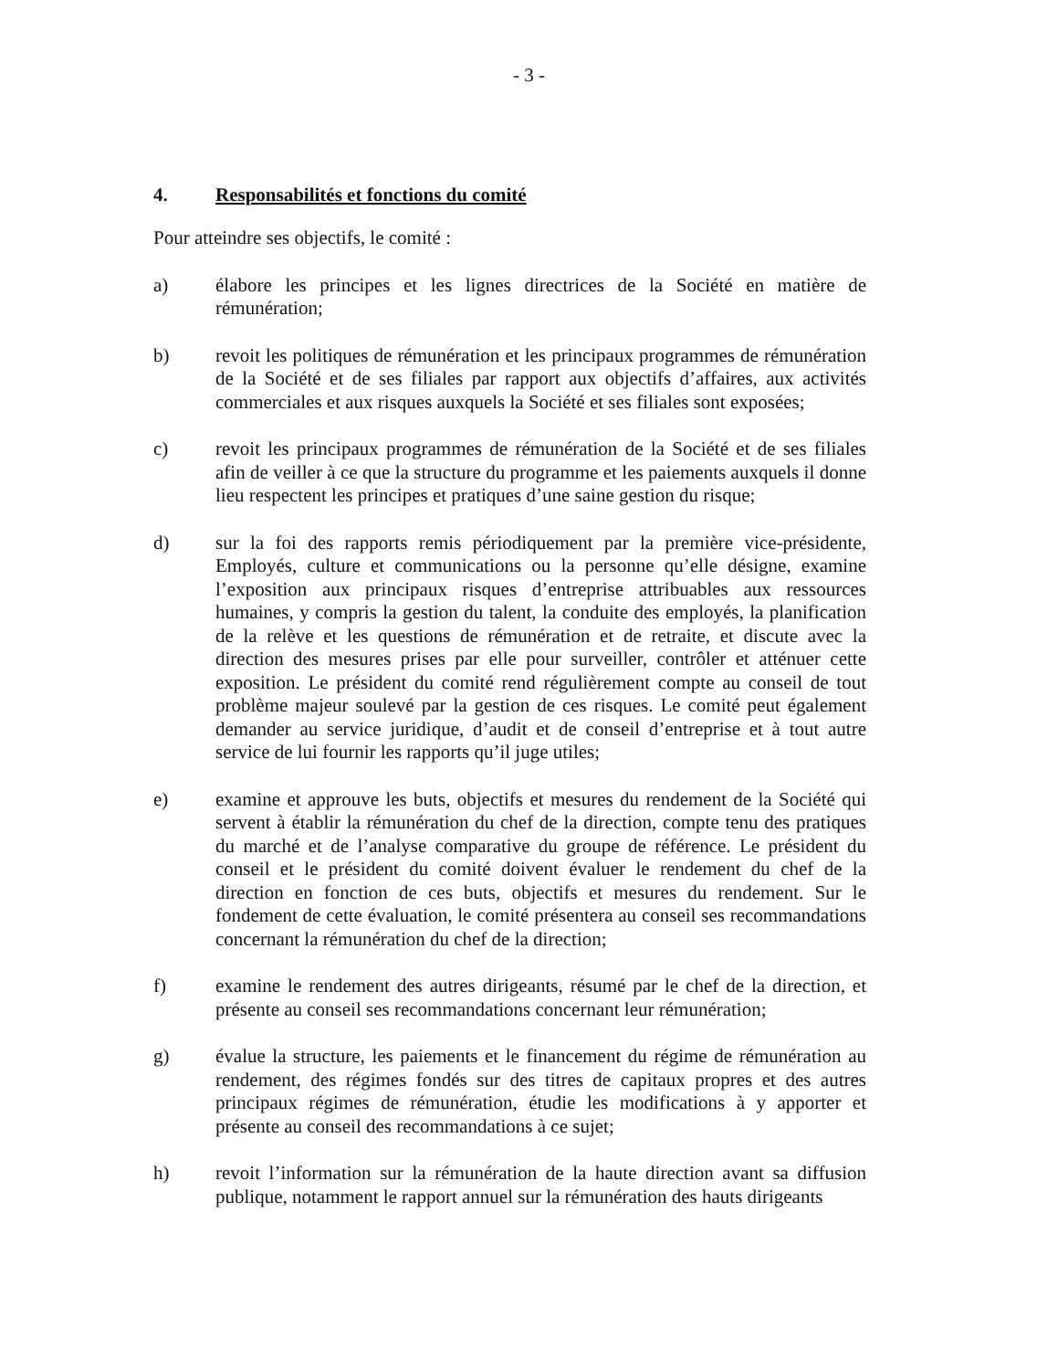- 3 -
4. Responsabilités et fonctions du comité
Pour atteindre ses objectifs, le comité :
a) élabore les principes et les lignes directrices de la Société en matière de rémunération;
b) revoit les politiques de rémunération et les principaux programmes de rémunération de la Société et de ses filiales par rapport aux objectifs d’affaires, aux activités commerciales et aux risques auxquels la Société et ses filiales sont exposées;
c) revoit les principaux programmes de rémunération de la Société et de ses filiales afin de veiller à ce que la structure du programme et les paiements auxquels il donne lieu respectent les principes et pratiques d’une saine gestion du risque;
d) sur la foi des rapports remis périodiquement par la première vice-présidente, Employés, culture et communications ou la personne qu’elle désigne, examine l’exposition aux principaux risques d’entreprise attribuables aux ressources humaines, y compris la gestion du talent, la conduite des employés, la planification de la relève et les questions de rémunération et de retraite, et discute avec la direction des mesures prises par elle pour surveiller, contrôler et atténuer cette exposition. Le président du comité rend régulièrement compte au conseil de tout problème majeur soulevé par la gestion de ces risques. Le comité peut également demander au service juridique, d’audit et de conseil d’entreprise et à tout autre service de lui fournir les rapports qu’il juge utiles;
e) examine et approuve les buts, objectifs et mesures du rendement de la Société qui servent à établir la rémunération du chef de la direction, compte tenu des pratiques du marché et de l’analyse comparative du groupe de référence. Le président du conseil et le président du comité doivent évaluer le rendement du chef de la direction en fonction de ces buts, objectifs et mesures du rendement. Sur le fondement de cette évaluation, le comité présentera au conseil ses recommandations concernant la rémunération du chef de la direction;
f) examine le rendement des autres dirigeants, résumé par le chef de la direction, et présente au conseil ses recommandations concernant leur rémunération;
g) évalue la structure, les paiements et le financement du régime de rémunération au rendement, des régimes fondés sur des titres de capitaux propres et des autres principaux régimes de rémunération, étudie les modifications à y apporter et présente au conseil des recommandations à ce sujet;
h) revoit l’information sur la rémunération de la haute direction avant sa diffusion publique, notamment le rapport annuel sur la rémunération des hauts dirigeants